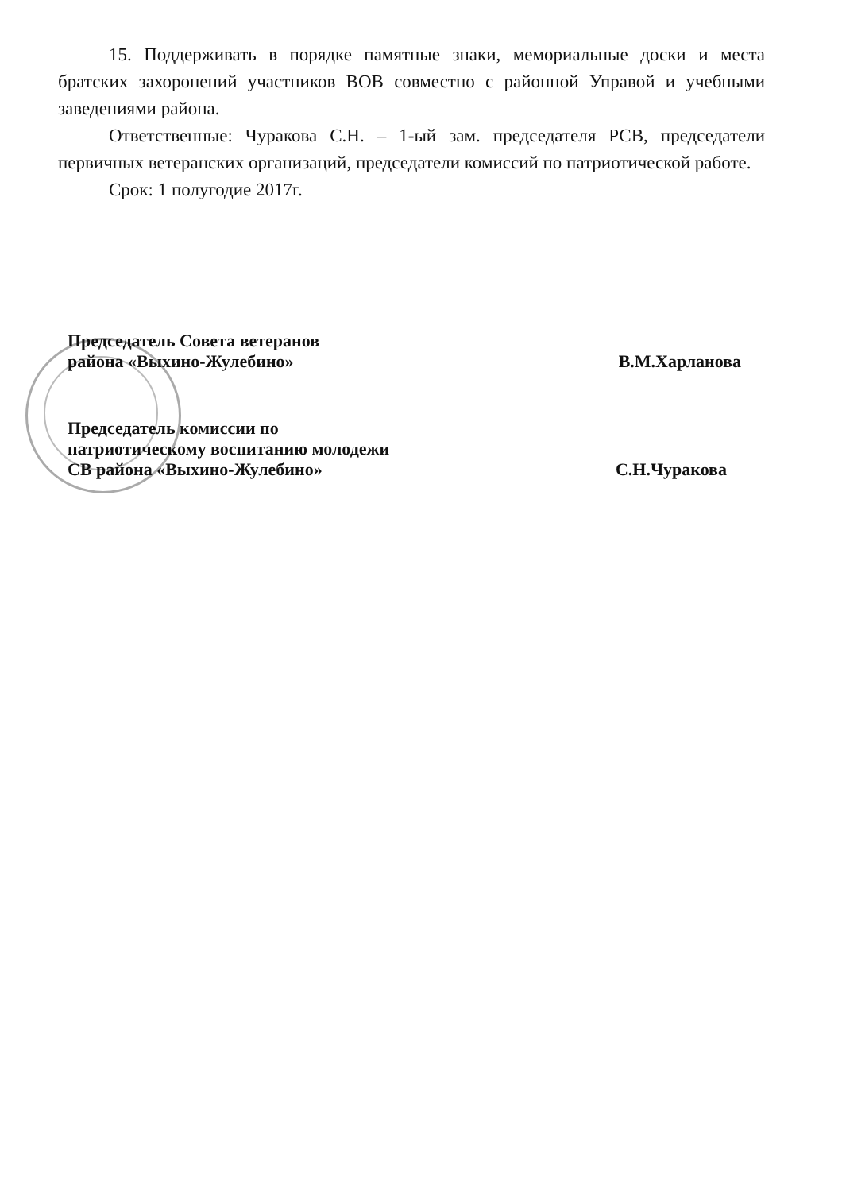15. Поддерживать в порядке памятные знаки, мемориальные доски и места братских захоронений участников ВОВ совместно с районной Управой и учебными заведениями района.
Ответственные: Чуракова С.Н. – 1-ый зам. председателя РСВ, председатели первичных ветеранских организаций, председатели комиссий по патриотической работе.
Срок: 1 полугодие 2017г.
Председатель Совета ветеранов
района «Выхино-Жулебино»
В.М.Харланова
Председатель комиссии по
патриотическому воспитанию молодежи
СВ района «Выхино-Жулебино»
С.Н.Чуракова